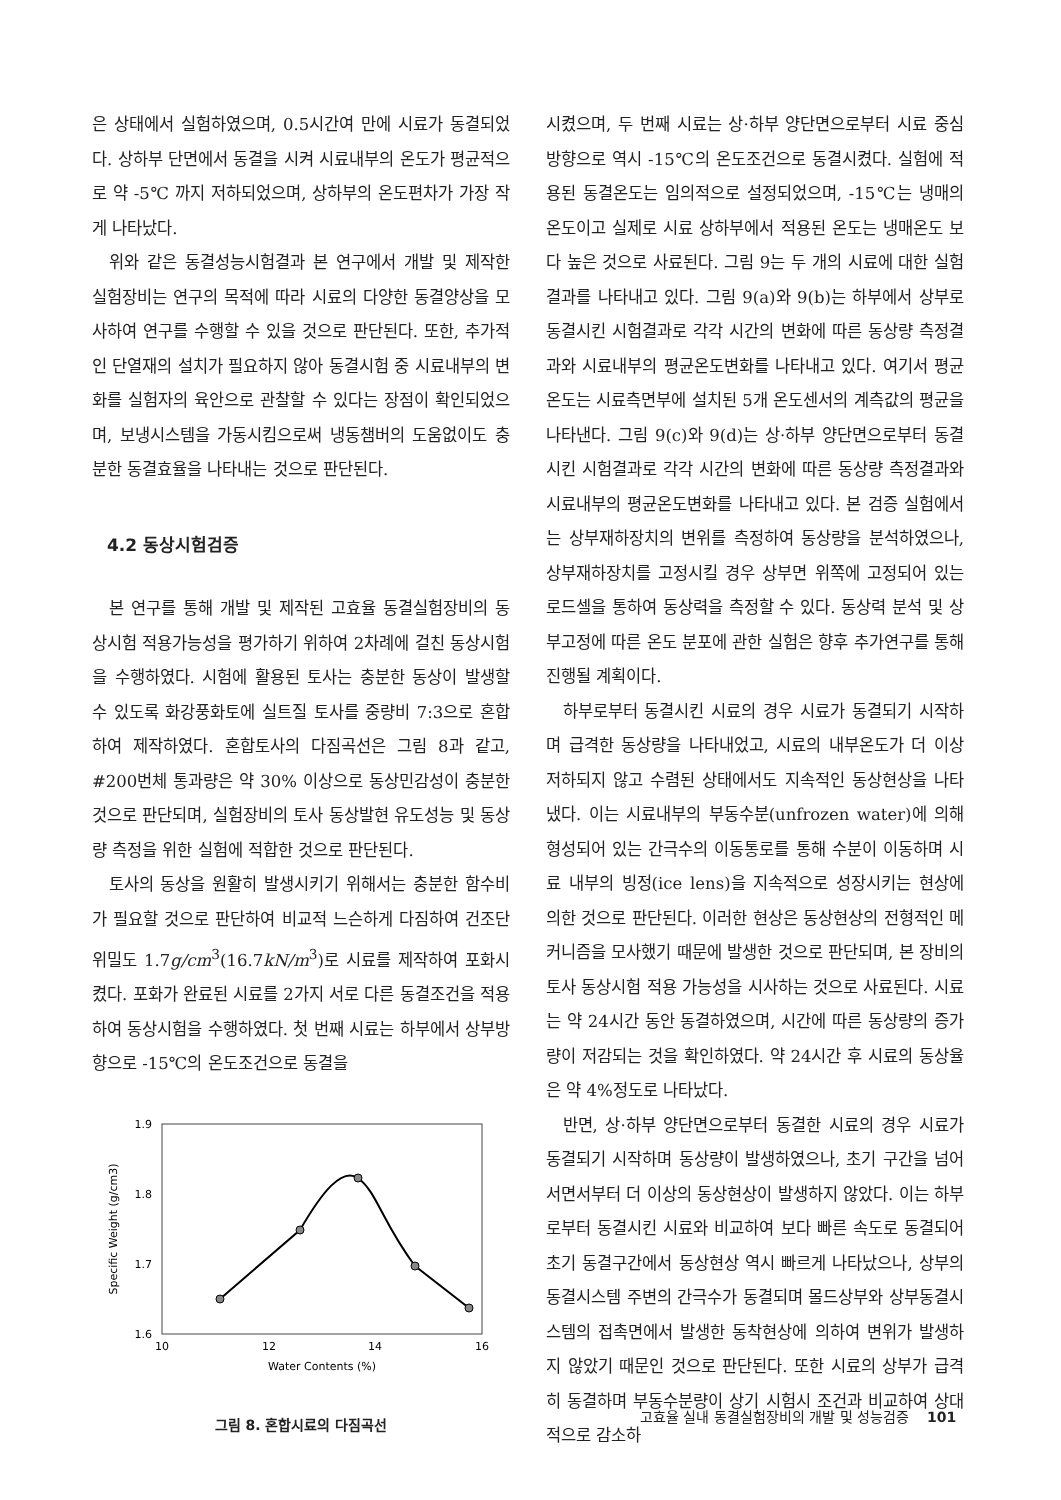은 상태에서 실험하였으며, 0.5시간여 만에 시료가 동결되었다. 상하부 단면에서 동결을 시켜 시료내부의 온도가 평균적으로 약 -5℃ 까지 저하되었으며, 상하부의 온도편차가 가장 작게 나타났다.
위와 같은 동결성능시험결과 본 연구에서 개발 및 제작한 실험장비는 연구의 목적에 따라 시료의 다양한 동결양상을 모사하여 연구를 수행할 수 있을 것으로 판단된다. 또한, 추가적인 단열재의 설치가 필요하지 않아 동결시험 중 시료내부의 변화를 실험자의 육안으로 관찰할 수 있다는 장점이 확인되었으며, 보냉시스템을 가동시킴으로써 냉동챔버의 도움없이도 충분한 동결효율을 나타내는 것으로 판단된다.
4.2 동상시험검증
본 연구를 통해 개발 및 제작된 고효율 동결실험장비의 동상시험 적용가능성을 평가하기 위하여 2차례에 걸친 동상시험을 수행하였다. 시험에 활용된 토사는 충분한 동상이 발생할 수 있도록 화강풍화토에 실트질 토사를 중량비 7:3으로 혼합하여 제작하였다. 혼합토사의 다짐곡선은 그림 8과 같고, #200번체 통과량은 약 30% 이상으로 동상민감성이 충분한 것으로 판단되며, 실험장비의 토사 동상발현 유도성능 및 동상량 측정을 위한 실험에 적합한 것으로 판단된다.
토사의 동상을 원활히 발생시키기 위해서는 충분한 함수비가 필요할 것으로 판단하여 비교적 느슨하게 다짐하여 건조단위밀도 1.7g/cm<sup>3</sup>(16.7kN/m<sup>3</sup>)로 시료를 제작하여 포화시켰다. 포화가 완료된 시료를 2가지 서로 다른 동결조건을 적용하여 동상시험을 수행하였다. 첫 번째 시료는 하부에서 상부방향으로 -15℃의 온도조건으로 동결을
1.9
1.8
1.7
1.6
10
12
14
16
Water Contents (%)
Specific Weight (g/cm3)
그림 8. 혼합시료의 다짐곡선
시켰으며, 두 번째 시료는 상·하부 양단면으로부터 시료 중심방향으로 역시 -15℃의 온도조건으로 동결시켰다. 실험에 적용된 동결온도는 임의적으로 설정되었으며, -15℃는 냉매의 온도이고 실제로 시료 상하부에서 적용된 온도는 냉매온도 보다 높은 것으로 사료된다. 그림 9는 두 개의 시료에 대한 실험결과를 나타내고 있다. 그림 9(a)와 9(b)는 하부에서 상부로 동결시킨 시험결과로 각각 시간의 변화에 따른 동상량 측정결과와 시료내부의 평균온도변화를 나타내고 있다. 여기서 평균온도는 시료측면부에 설치된 5개 온도센서의 계측값의 평균을 나타낸다. 그림 9(c)와 9(d)는 상·하부 양단면으로부터 동결시킨 시험결과로 각각 시간의 변화에 따른 동상량 측정결과와 시료내부의 평균온도변화를 나타내고 있다. 본 검증 실험에서는 상부재하장치의 변위를 측정하여 동상량을 분석하였으나, 상부재하장치를 고정시킬 경우 상부면 위쪽에 고정되어 있는 로드셀을 통하여 동상력을 측정할 수 있다. 동상력 분석 및 상부고정에 따른 온도 분포에 관한 실험은 향후 추가연구를 통해 진행될 계획이다.
하부로부터 동결시킨 시료의 경우 시료가 동결되기 시작하며 급격한 동상량을 나타내었고, 시료의 내부온도가 더 이상 저하되지 않고 수렴된 상태에서도 지속적인 동상현상을 나타냈다. 이는 시료내부의 부동수분(unfrozen water)에 의해 형성되어 있는 간극수의 이동통로를 통해 수분이 이동하며 시료 내부의 빙정(ice lens)을 지속적으로 성장시키는 현상에 의한 것으로 판단된다. 이러한 현상은 동상현상의 전형적인 메커니즘을 모사했기 때문에 발생한 것으로 판단되며, 본 장비의 토사 동상시험 적용 가능성을 시사하는 것으로 사료된다. 시료는 약 24시간 동안 동결하였으며, 시간에 따른 동상량의 증가량이 저감되는 것을 확인하였다. 약 24시간 후 시료의 동상율은 약 4%정도로 나타났다.
반면, 상·하부 양단면으로부터 동결한 시료의 경우 시료가 동결되기 시작하며 동상량이 발생하였으나, 초기 구간을 넘어서면서부터 더 이상의 동상현상이 발생하지 않았다. 이는 하부로부터 동결시킨 시료와 비교하여 보다 빠른 속도로 동결되어 초기 동결구간에서 동상현상 역시 빠르게 나타났으나, 상부의 동결시스템 주변의 간극수가 동결되며 몰드상부와 상부동결시스템의 접촉면에서 발생한 동착현상에 의하여 변위가 발생하지 않았기 때문인 것으로 판단된다. 또한 시료의 상부가 급격히 동결하며 부동수분량이 상기 시험시 조건과 비교하여 상대적으로 감소하
고효율 실내 동결실험장비의 개발 및 성능검증 101